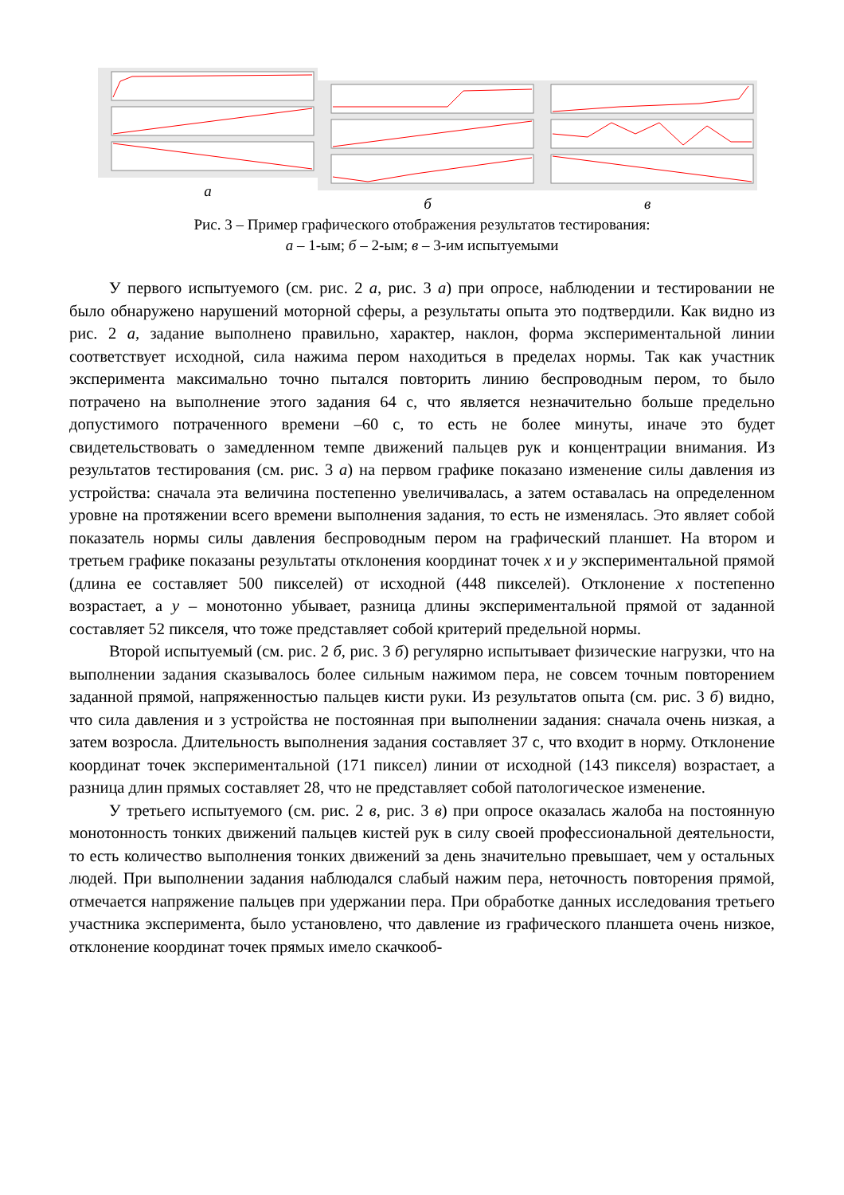а
б в
Рис. 3 – Пример графического отображения результатов тестирования:
а – 1-ым; б – 2-ым; в – 3-им испытуемыми
У первого испытуемого (см. рис. 2 а, рис. 3 а) при опросе, наблюдении и тестировании не было обнаружено нарушений моторной сферы, а результаты опыта это подтвердили. Как видно из рис. 2 а, задание выполнено правильно, характер, наклон, форма экспериментальной линии соответствует исходной, сила нажима пером находиться в пределах нормы. Так как участник эксперимента максимально точно пытался повторить линию беспроводным пером, то было потрачено на выполнение этого задания 64 с, что является незначительно больше предельно допустимого потраченного времени –60 с, то есть не более минуты, иначе это будет свидетельствовать о замедленном темпе движений пальцев рук и концентрации внимания. Из результатов тестирования (см. рис. 3 а) на первом графике показано изменение силы давления из устройства: сначала эта величина постепенно увеличивалась, а затем оставалась на определенном уровне на протяжении всего времени выполнения задания, то есть не изменялась. Это являет собой показатель нормы силы давления беспроводным пером на графический планшет. На втором и третьем графике показаны результаты отклонения координат точек x и y экспериментальной прямой (длина ее составляет 500 пикселей) от исходной (448 пикселей). Отклонение x постепенно возрастает, а y – монотонно убывает, разница длины экспериментальной прямой от заданной составляет 52 пикселя, что тоже представляет собой критерий предельной нормы.
Второй испытуемый (см. рис. 2 б, рис. 3 б) регулярно испытывает физические нагрузки, что на выполнении задания сказывалось более сильным нажимом пера, не совсем точным повторением заданной прямой, напряженностью пальцев кисти руки. Из результатов опыта (см. рис. 3 б) видно, что сила давления и з устройства не постоянная при выполнении задания: сначала очень низкая, а затем возросла. Длительность выполнения задания составляет 37 с, что входит в норму. Отклонение координат точек экспериментальной (171 пиксел) линии от исходной (143 пикселя) возрастает, а разница длин прямых составляет 28, что не представляет собой патологическое изменение.
У третьего испытуемого (см. рис. 2 в, рис. 3 в) при опросе оказалась жалоба на постоянную монотонность тонких движений пальцев кистей рук в силу своей профессиональной деятельности, то есть количество выполнения тонких движений за день значительно превышает, чем у остальных людей. При выполнении задания наблюдался слабый нажим пера, неточность повторения прямой, отмечается напряжение пальцев при удержании пера. При обработке данных исследования третьего участника эксперимента, было установлено, что давление из графического планшета очень низкое, отклонение координат точек прямых имело скачкооб-